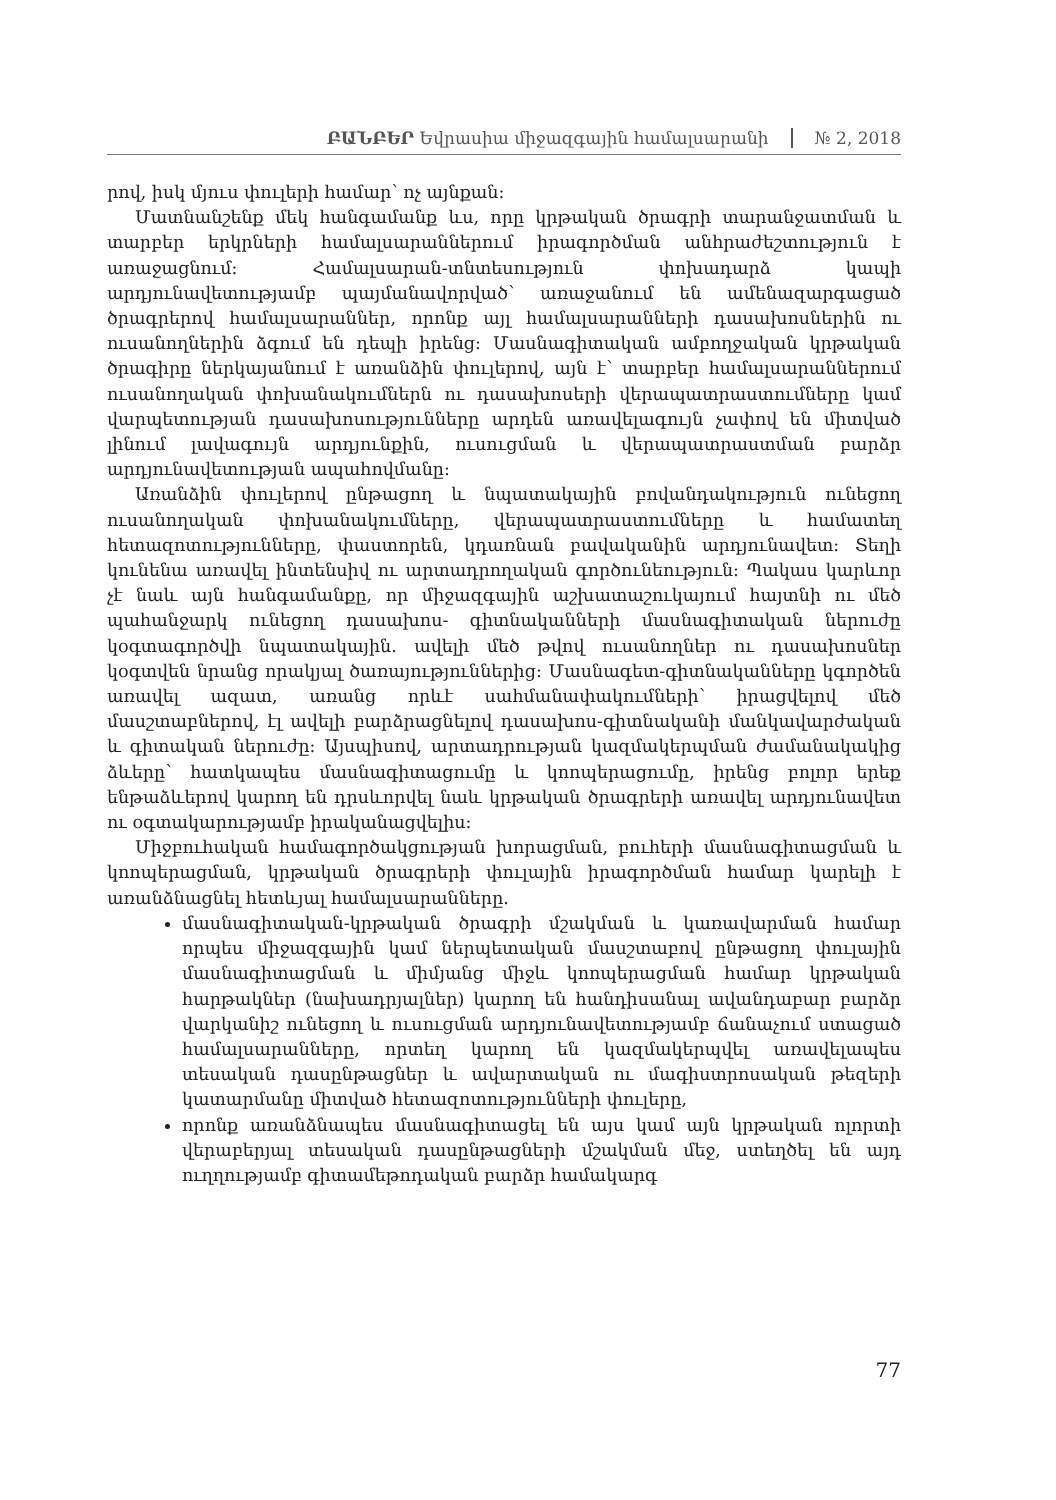ԲԱՆԲԵՐ Եվրասիա միջազգային համալսարանի № 2, 2018
րով, իսկ մյուս փուլերի համար՝ ոչ այնքան:
Մատնանշենք մեկ հանգամանք ևս, որը կրթական ծրագրի տարանջատման և տարբեր երկրների համալսարաններում իրագործման անհրաժեշտություն է առաջացնում: Համալսարան-տնտեսություն փոխադարձ կապի արդյունավետությամբ պայմանավորված՝ առաջանում են ամենազարգացած ծրագրերով համալսարաններ, որոնք այլ համալսարանների դասախոսներին ու ուսանողներին ձգում են դեպի իրենց: Մասնագիտական ամբողջական կրթական ծրագիրը ներկայանում է առանձին փուլերով, այն է՝ տարբեր համալսարաններում ուսանողական փոխանակումներն ու դասախոսերի վերապատրաստումները կամ վարպետության դասախոսությունները արդեն առավելագույն չափով են միտված լինում լավագույն արդյունքին, ուսուցման և վերապատրաստման բարձր արդյունավետության ապահովմանը:
Առանձին փուլերով ընթացող և նպատակային բովանդակություն ունեցող ուսանողական փոխանակումները, վերապատրաստումները և համատեղ հետազոտությունները, փաստորեն, կդառնան բավականին արդյունավետ: Տեղի կունենա առավել ինտենսիվ ու արտադրողական գործունեություն: Պակաս կարևոր չէ նաև այն հանգամանքը, որ միջազգային աշխատաշուկայում հայտնի ու մեծ պահանջարկ ունեցող դասախոս- գիտնականների մասնագիտական ներուժը կօգտագործվի նպատակային. ավելի մեծ թվով ուսանողներ ու դասախոսներ կօգտվեն նրանց որակյալ ծառայություններից: Մասնագետ-գիտնականները կգործեն առավել ազատ, առանց որևէ սահմանափակումների՝ իրացվելով մեծ մասշտաբներով, էլ ավելի բարձրացնելով դասախոս-գիտնականի մանկավարժական և գիտական ներուժը: Այսպիսով, արտադրության կազմակերպման ժամանակակից ձևերը՝ հատկապես մասնագիտացումը և կոոպերացումը, իրենց բոլոր երեք ենթաձևերով կարող են դրսևորվել նաև կրթական ծրագրերի առավել արդյունավետ ու օգտակարությամբ իրականացվելիս:
Միջբուհական համագործակցության խորացման, բուհերի մասնագիտացման և կոոպերացման, կրթական ծրագրերի փուլային իրագործման համար կարելի է առանձնացնել հետևյալ համալսարանները.
մասնագիտական-կրթական ծրագրի մշակման և կառավարման համար որպես միջազգային կամ ներպետական մասշտաբով ընթացող փուլային մասնագիտացման և միմյանց միջև կոոպերացման համար կրթական հարթակներ (նախադրյալներ) կարող են հանդիսանալ ավանդաբար բարձր վարկանիշ ունեցող և ուսուցման արդյունավետությամբ ճանաչում ստացած համալսարանները, որտեղ կարող են կազմակերպվել առավելապես տեսական դասընթացներ և ավարտական ու մագիստրոսական թեզերի կատարմանը միտված հետազոտությունների փուլերը,
որոնք առանձնապես մասնագիտացել են այս կամ այն կրթական ոլորտի վերաբերյալ տեսական դասընթացների մշակման մեջ, ստեղծել են այդ ուղղությամբ գիտամեթոդական բարձր համակարգ
77